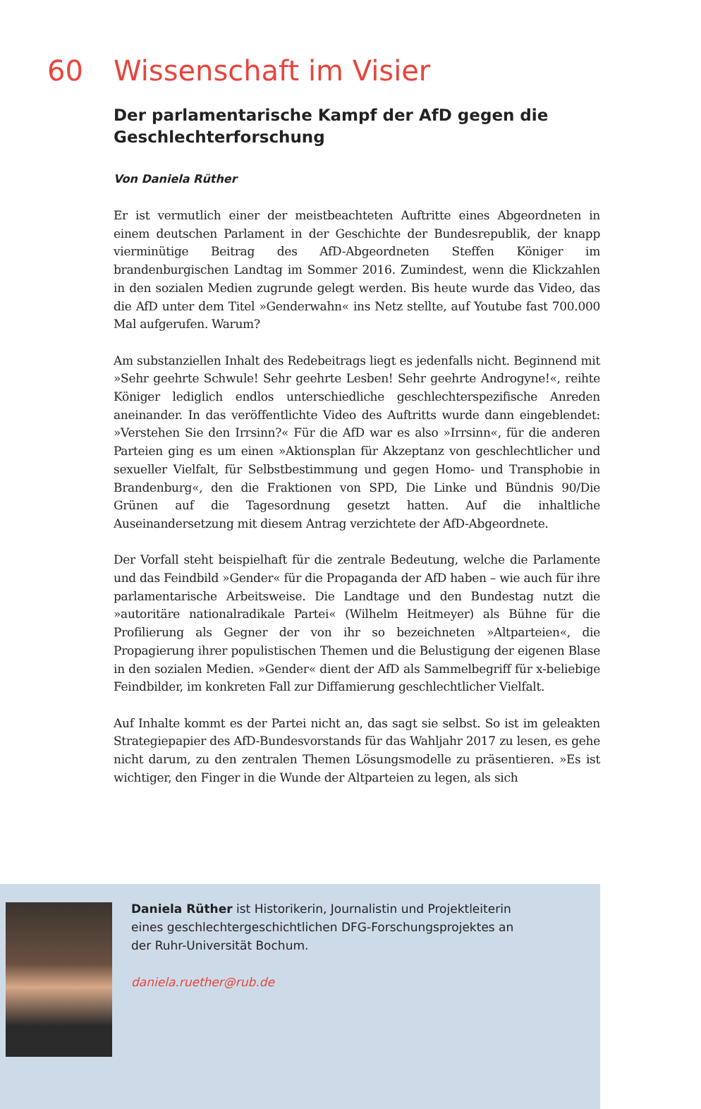60 Wissenschaft im Visier
Der parlamentarische Kampf der AfD gegen die Geschlechterforschung
Von Daniela Rüther
Er ist vermutlich einer der meistbeachteten Auftritte eines Abgeordneten in einem deutschen Parlament in der Geschichte der Bundesrepublik, der knapp vierminütige Beitrag des AfD-Abgeordneten Steffen Königer im brandenburgischen Landtag im Sommer 2016. Zumindest, wenn die Klickzahlen in den sozialen Medien zugrunde gelegt werden. Bis heute wurde das Video, das die AfD unter dem Titel »Genderwahn« ins Netz stellte, auf Youtube fast 700.000 Mal aufgerufen. Warum?
Am substanziellen Inhalt des Redebeitrags liegt es jedenfalls nicht. Beginnend mit »Sehr geehrte Schwule! Sehr geehrte Lesben! Sehr geehrte Androgyne!«, reihte Königer lediglich endlos unterschiedliche geschlechterspezifische Anreden aneinander. In das veröffentlichte Video des Auftritts wurde dann eingeblendet: »Verstehen Sie den Irrsinn?« Für die AfD war es also »Irrsinn«, für die anderen Parteien ging es um einen »Aktionsplan für Akzeptanz von geschlechtlicher und sexueller Vielfalt, für Selbstbestimmung und gegen Homo- und Transphobie in Brandenburg«, den die Fraktionen von SPD, Die Linke und Bündnis 90/Die Grünen auf die Tagesordnung gesetzt hatten. Auf die inhaltliche Auseinandersetzung mit diesem Antrag verzichtete der AfD-Abgeordnete.
Der Vorfall steht beispielhaft für die zentrale Bedeutung, welche die Parlamente und das Feindbild »Gender« für die Propaganda der AfD haben – wie auch für ihre parlamentarische Arbeitsweise. Die Landtage und den Bundestag nutzt die »autoritäre nationalradikale Partei« (Wilhelm Heitmeyer) als Bühne für die Profilierung als Gegner der von ihr so bezeichneten »Altparteien«, die Propagierung ihrer populistischen Themen und die Belustigung der eigenen Blase in den sozialen Medien. »Gender« dient der AfD als Sammelbegriff für x-beliebige Feindbilder, im konkreten Fall zur Diffamierung geschlechtlicher Vielfalt.
Auf Inhalte kommt es der Partei nicht an, das sagt sie selbst. So ist im geleakten Strategiepapier des AfD-Bundesvorstands für das Wahljahr 2017 zu lesen, es gehe nicht darum, zu den zentralen Themen Lösungsmodelle zu präsentieren. »Es ist wichtiger, den Finger in die Wunde der Altparteien zu legen, als sich
Daniela Rüther ist Historikerin, Journalistin und Projektleiterin eines geschlechtergeschichtlichen DFG-Forschungsprojektes an der Ruhr-Universität Bochum.
daniela.ruether@rub.de